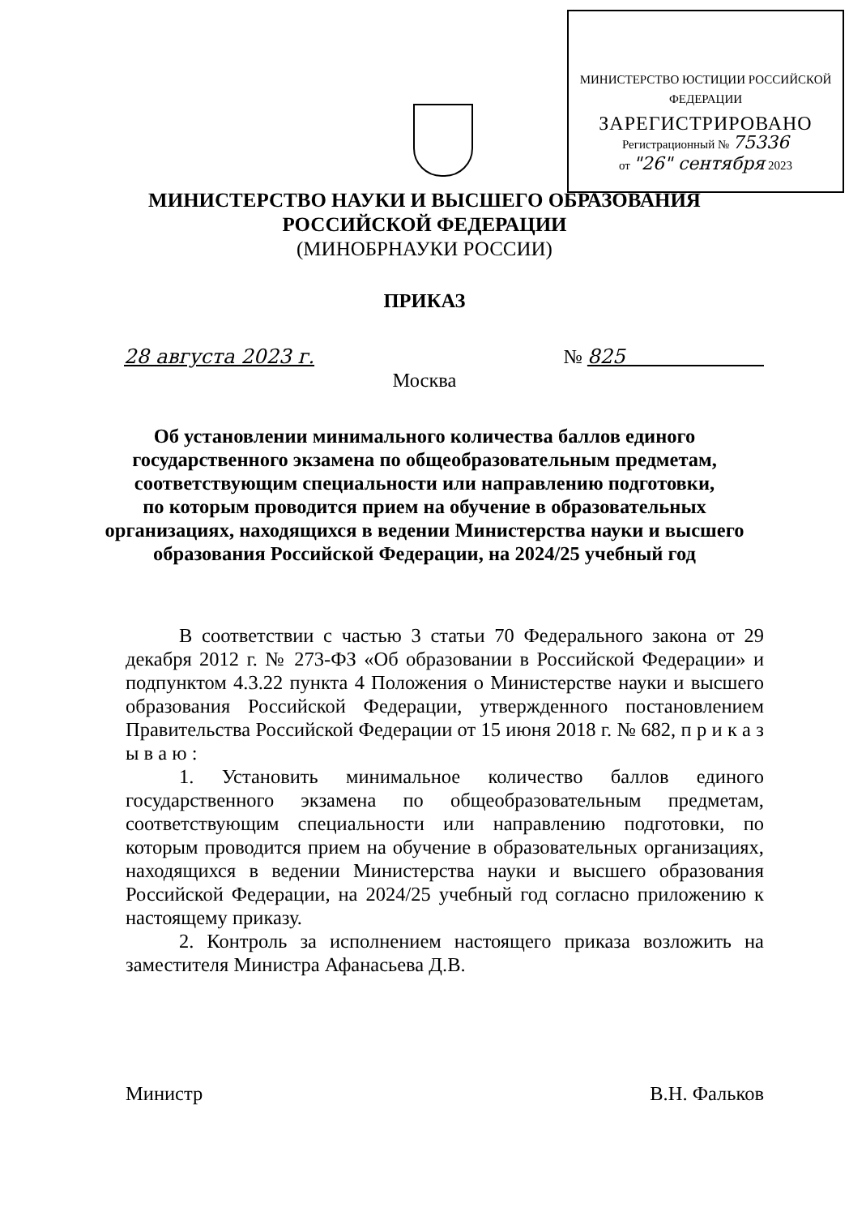МИНИСТЕРСТВО ЮСТИЦИИ РОССИЙСКОЙ ФЕДЕРАЦИИ
ЗАРЕГИСТРИРОВАНО
Регистрационный № 75336
от "26" сентября 2023
МИНИСТЕРСТВО НАУКИ И ВЫСШЕГО ОБРАЗОВАНИЯ
РОССИЙСКОЙ ФЕДЕРАЦИИ
(МИНОБРНАУКИ РОССИИ)
ПРИКАЗ
28 августа 2023 г. № 825
Москва
Об установлении минимального количества баллов единого
государственного экзамена по общеобразовательным предметам,
соответствующим специальности или направлению подготовки,
по которым проводится прием на обучение в образовательных
организациях, находящихся в ведении Министерства науки и высшего
образования Российской Федерации, на 2024/25 учебный год
В соответствии с частью 3 статьи 70 Федерального закона от 29 декабря 2012 г. № 273-ФЗ «Об образовании в Российской Федерации» и подпунктом 4.3.22 пункта 4 Положения о Министерстве науки и высшего образования Российской Федерации, утвержденного постановлением Правительства Российской Федерации от 15 июня 2018 г. № 682, п р и к а з ы в а ю :
1. Установить минимальное количество баллов единого государственного экзамена по общеобразовательным предметам, соответствующим специальности или направлению подготовки, по которым проводится прием на обучение в образовательных организациях, находящихся в ведении Министерства науки и высшего образования Российской Федерации, на 2024/25 учебный год согласно приложению к настоящему приказу.
2. Контроль за исполнением настоящего приказа возложить на заместителя Министра Афанасьева Д.В.
Министр В.Н. Фальков